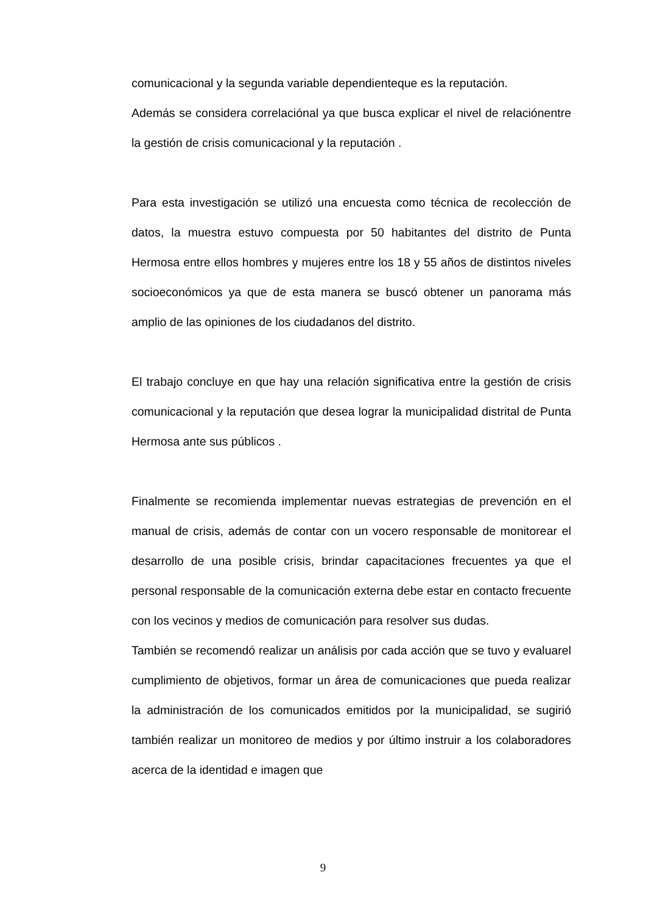comunicacional y la segunda variable dependienteque es la reputación.
Además se considera correlaciónal ya que busca explicar el nivel de relaciónentre la gestión de crisis comunicacional y la reputación .
Para esta investigación se utilizó una encuesta como técnica de recolección de datos, la muestra estuvo compuesta por 50 habitantes del distrito de Punta Hermosa entre ellos hombres y mujeres entre los 18 y 55 años de distintos niveles socioeconómicos ya que de esta manera se buscó obtener un panorama más amplio de las opiniones de los ciudadanos del distrito.
El trabajo concluye en que hay una relación significativa entre la gestión de crisis comunicacional y la reputación que desea lograr la municipalidad distrital de Punta Hermosa ante sus públicos .
Finalmente se recomienda implementar nuevas estrategias de prevención en el manual de crisis, además de contar con un vocero responsable de monitorear el desarrollo de una posible crisis, brindar capacitaciones frecuentes ya que el personal responsable de la comunicación externa debe estar en contacto frecuente con los vecinos y medios de comunicación para resolver sus dudas.
También se recomendó realizar un análisis por cada acción que se tuvo y evaluarel cumplimiento de objetivos, formar un área de comunicaciones que pueda realizar la administración de los comunicados emitidos por la municipalidad, se sugirió también realizar un monitoreo de medios y por último instruir a los colaboradores acerca de la identidad e imagen que
9